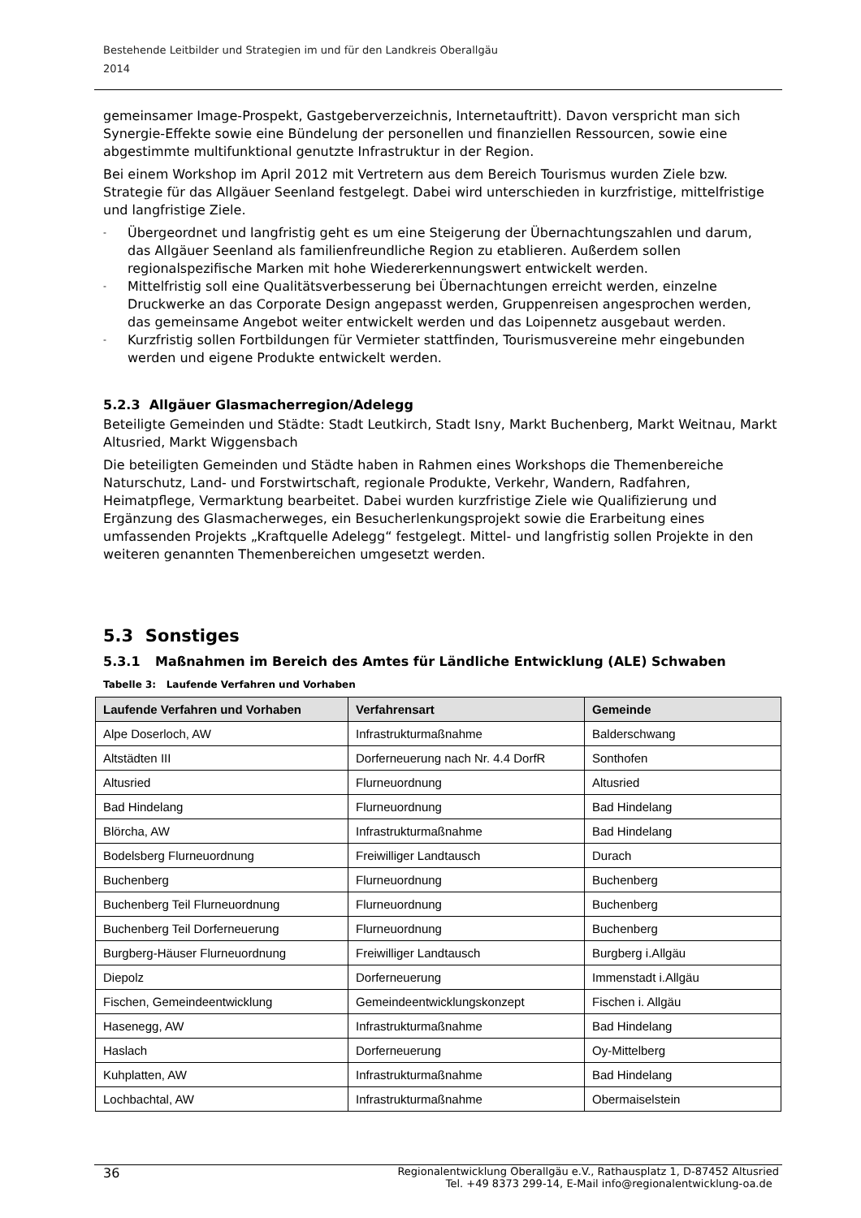Bestehende Leitbilder und Strategien im und für den Landkreis Oberallgäu
2014
gemeinsamer Image-Prospekt, Gastgeberverzeichnis, Internetauftritt). Davon verspricht man sich Synergie-Effekte sowie eine Bündelung der personellen und finanziellen Ressourcen, sowie eine abgestimmte multifunktional genutzte Infrastruktur in der Region.
Bei einem Workshop im April 2012 mit Vertretern aus dem Bereich Tourismus wurden Ziele bzw. Strategie für das Allgäuer Seenland festgelegt. Dabei wird unterschieden in kurzfristige, mittelfristige und langfristige Ziele.
- Übergeordnet und langfristig geht es um eine Steigerung der Übernachtungszahlen und darum, das Allgäuer Seenland als familienfreundliche Region zu etablieren. Außerdem sollen regionalspezifische Marken mit hohe Wiedererkennungswert entwickelt werden.
- Mittelfristig soll eine Qualitätsverbesserung bei Übernachtungen erreicht werden, einzelne Druckwerke an das Corporate Design angepasst werden, Gruppenreisen angesprochen werden, das gemeinsame Angebot weiter entwickelt werden und das Loipennetz ausgebaut werden.
- Kurzfristig sollen Fortbildungen für Vermieter stattfinden, Tourismusvereine mehr eingebunden werden und eigene Produkte entwickelt werden.
5.2.3 Allgäuer Glasmacherregion/Adelegg
Beteiligte Gemeinden und Städte: Stadt Leutkirch, Stadt Isny, Markt Buchenberg, Markt Weitnau, Markt Altusried, Markt Wiggensbach
Die beteiligten Gemeinden und Städte haben in Rahmen eines Workshops die Themenbereiche Naturschutz, Land- und Forstwirtschaft, regionale Produkte, Verkehr, Wandern, Radfahren, Heimatpflege, Vermarktung bearbeitet. Dabei wurden kurzfristige Ziele wie Qualifizierung und Ergänzung des Glasmacherweges, ein Besucherlenkungsprojekt sowie die Erarbeitung eines umfassenden Projekts „Kraftquelle Adelegg“ festgelegt. Mittel- und langfristig sollen Projekte in den weiteren genannten Themenbereichen umgesetzt werden.
5.3 Sonstiges
5.3.1 Maßnahmen im Bereich des Amtes für Ländliche Entwicklung (ALE) Schwaben
Tabelle 3: Laufende Verfahren und Vorhaben
| Laufende Verfahren und Vorhaben | Verfahrensart | Gemeinde |
| --- | --- | --- |
| Alpe Doserloch, AW | Infrastrukturmaßnahme | Balderschwang |
| Altstädten III | Dorferneuerung nach Nr. 4.4 DorfR | Sonthofen |
| Altusried | Flurneuordnung | Altusried |
| Bad Hindelang | Flurneuordnung | Bad Hindelang |
| Blörcha, AW | Infrastrukturmaßnahme | Bad Hindelang |
| Bodelsberg Flurneuordnung | Freiwilliger Landtausch | Durach |
| Buchenberg | Flurneuordnung | Buchenberg |
| Buchenberg Teil Flurneuordnung | Flurneuordnung | Buchenberg |
| Buchenberg Teil Dorferneuerung | Flurneuordnung | Buchenberg |
| Burgberg-Häuser Flurneuordnung | Freiwilliger Landtausch | Burgberg i.Allgäu |
| Diepolz | Dorferneuerung | Immenstadt i.Allgäu |
| Fischen, Gemeindeentwicklung | Gemeindeentwicklungskonzept | Fischen i. Allgäu |
| Hasenegg, AW | Infrastrukturmaßnahme | Bad Hindelang |
| Haslach | Dorferneuerung | Oy-Mittelberg |
| Kuhplatten, AW | Infrastrukturmaßnahme | Bad Hindelang |
| Lochbachtal, AW | Infrastrukturmaßnahme | Obermaiselstein |
36 Regionalentwicklung Oberallgäu e.V., Rathausplatz 1, D-87452 Altusried
Tel. +49 8373 299-14, E-Mail info@regionalentwicklung-oa.de